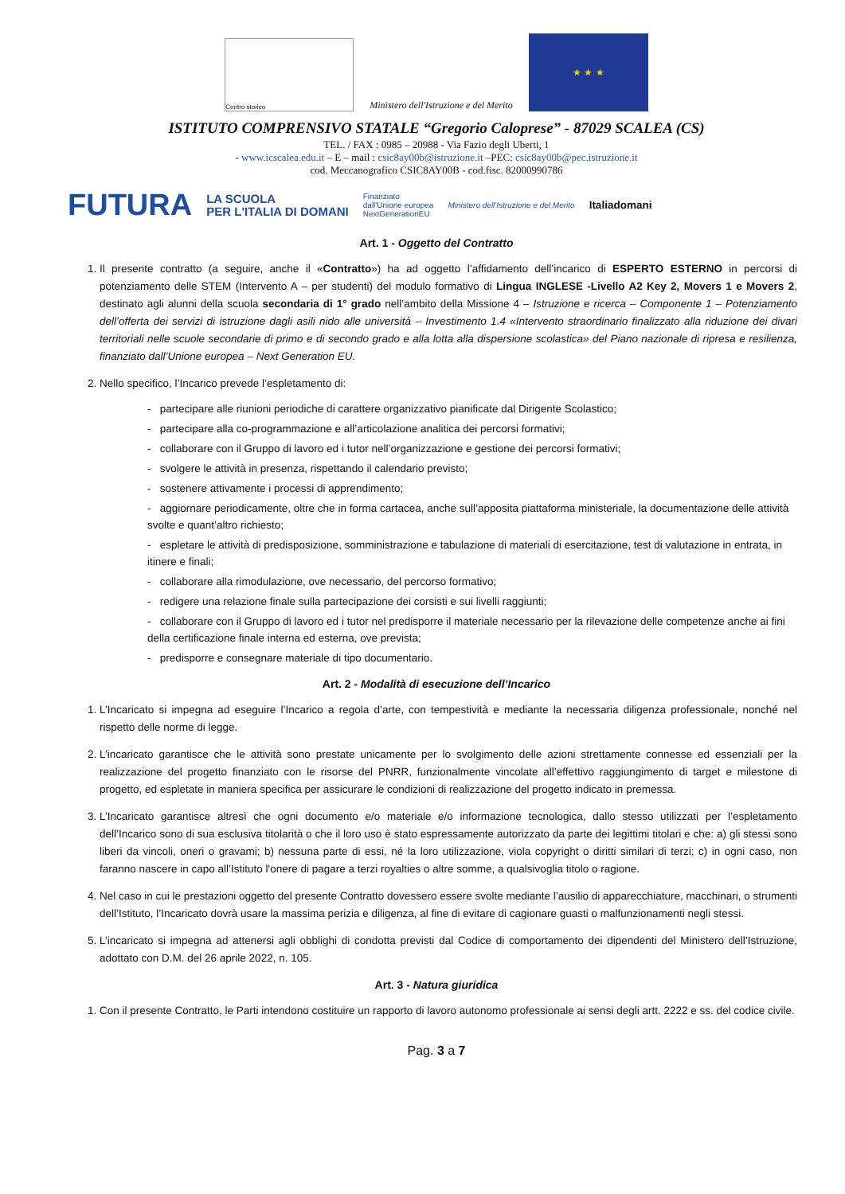Centro storico
Ministero dell'Istruzione e del Merito
★ ★ ★
ISTITUTO COMPRENSIVO STATALE “Gregorio Caloprese” - 87029 SCALEA (CS)
TEL. / FAX : 0985 – 20988 - Via Fazio degli Uberti, 1
- www.icscalea.edu.it – E – mail : csic8ay00b@istruzione.it –PEC: csic8ay00b@pec.istruzione.it
cod. Meccanografico CSIC8AY00B - cod.fisc. 82000990786
FUTURA LA SCUOLA
PER L'ITALIA DI DOMANI Finanziato
dall'Unione europea
NextGenerationEU Ministero dell'Istruzione e del Merito Italiadomani
Art. 1 - Oggetto del Contratto
1. Il presente contratto (a seguire, anche il «Contratto») ha ad oggetto l’affidamento dell’incarico di ESPERTO ESTERNO in percorsi di potenziamento delle STEM (Intervento A – per studenti) del modulo formativo di Lingua INGLESE -Livello A2 Key 2, Movers 1 e Movers 2, destinato agli alunni della scuola secondaria di 1° grado nell’ambito della Missione 4 – Istruzione e ricerca – Componente 1 – Potenziamento dell’offerta dei servizi di istruzione dagli asili nido alle università – Investimento 1.4 «Intervento straordinario finalizzato alla riduzione dei divari territoriali nelle scuole secondarie di primo e di secondo grado e alla lotta alla dispersione scolastica» del Piano nazionale di ripresa e resilienza, finanziato dall’Unione europea – Next Generation EU.
2. Nello specifico, l’Incarico prevede l’espletamento di:
- partecipare alle riunioni periodiche di carattere organizzativo pianificate dal Dirigente Scolastico;
- partecipare alla co-programmazione e all’articolazione analitica dei percorsi formativi;
- collaborare con il Gruppo di lavoro ed i tutor nell’organizzazione e gestione dei percorsi formativi;
- svolgere le attività in presenza, rispettando il calendario previsto;
- sostenere attivamente i processi di apprendimento;
- aggiornare periodicamente, oltre che in forma cartacea, anche sull’apposita piattaforma ministeriale, la documentazione delle attività svolte e quant’altro richiesto;
- espletare le attività di predisposizione, somministrazione e tabulazione di materiali di esercitazione, test di valutazione in entrata, in itinere e finali;
- collaborare alla rimodulazione, ove necessario, del percorso formativo;
- redigere una relazione finale sulla partecipazione dei corsisti e sui livelli raggiunti;
- collaborare con il Gruppo di lavoro ed i tutor nel predisporre il materiale necessario per la rilevazione delle competenze anche ai fini della certificazione finale interna ed esterna, ove prevista;
- predisporre e consegnare materiale di tipo documentario.
Art. 2 - Modalità di esecuzione dell’Incarico
1. L’Incaricato si impegna ad eseguire l’Incarico a regola d’arte, con tempestività e mediante la necessaria diligenza professionale, nonché nel rispetto delle norme di legge.
2. L’incaricato garantisce che le attività sono prestate unicamente per lo svolgimento delle azioni strettamente connesse ed essenziali per la realizzazione del progetto finanziato con le risorse del PNRR, funzionalmente vincolate all’effettivo raggiungimento di target e milestone di progetto, ed espletate in maniera specifica per assicurare le condizioni di realizzazione del progetto indicato in premessa.
3. L’Incaricato garantisce altresì che ogni documento e/o materiale e/o informazione tecnologica, dallo stesso utilizzati per l’espletamento dell’Incarico sono di sua esclusiva titolarità o che il loro uso è stato espressamente autorizzato da parte dei legittimi titolari e che: a) gli stessi sono liberi da vincoli, oneri o gravami; b) nessuna parte di essi, né la loro utilizzazione, viola copyright o diritti similari di terzi; c) in ogni caso, non faranno nascere in capo all’Istituto l'onere di pagare a terzi royalties o altre somme, a qualsivoglia titolo o ragione.
4. Nel caso in cui le prestazioni oggetto del presente Contratto dovessero essere svolte mediante l’ausilio di apparecchiature, macchinari, o strumenti dell’Istituto, l’Incaricato dovrà usare la massima perizia e diligenza, al fine di evitare di cagionare guasti o malfunzionamenti negli stessi.
5. L’incaricato si impegna ad attenersi agli obblighi di condotta previsti dal Codice di comportamento dei dipendenti del Ministero dell’Istruzione, adottato con D.M. del 26 aprile 2022, n. 105.
Art. 3 - Natura giuridica
1. Con il presente Contratto, le Parti intendono costituire un rapporto di lavoro autonomo professionale ai sensi degli artt. 2222 e ss. del codice civile.
Pag. 3 a 7